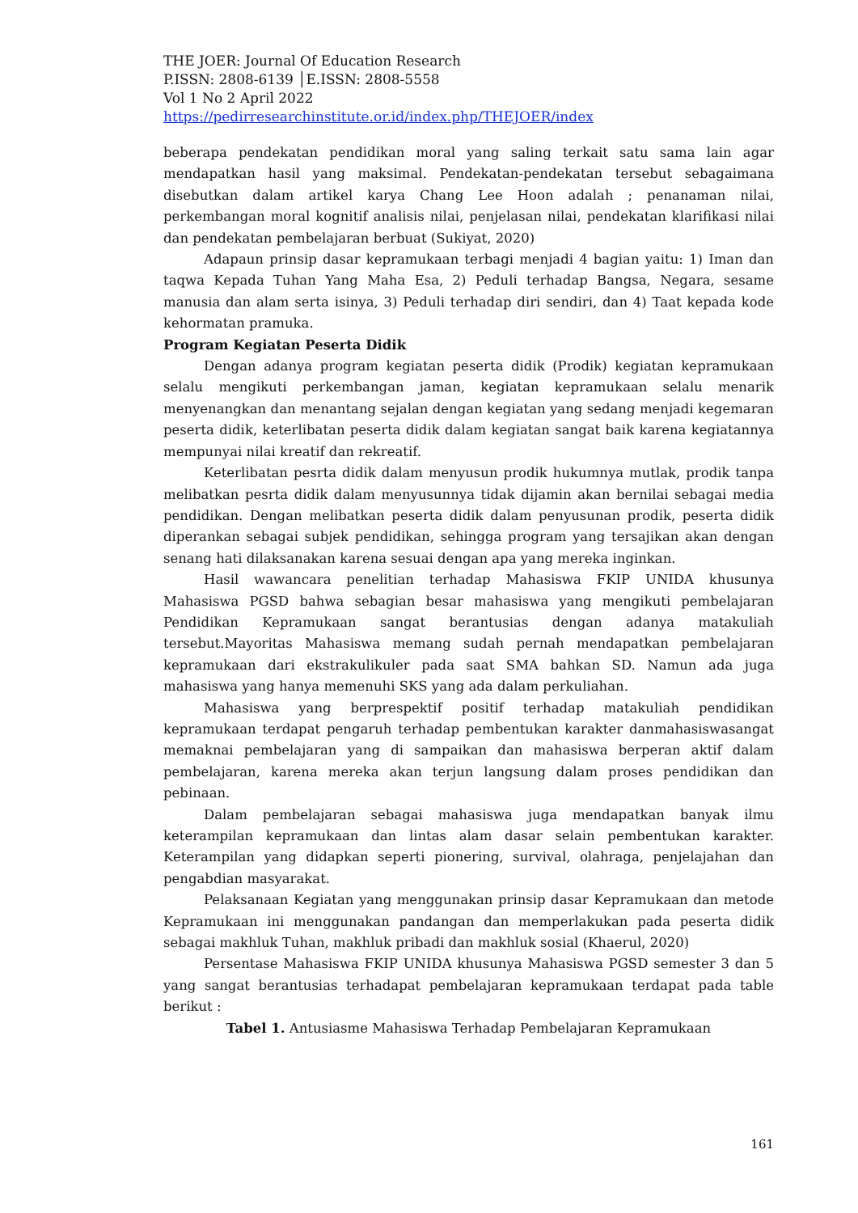THE JOER: Journal Of Education Research
P.ISSN: 2808-6139 │E.ISSN: 2808-5558
Vol 1 No 2 April 2022
https://pedirresearchinstitute.or.id/index.php/THEJOER/index
beberapa pendekatan pendidikan moral yang saling terkait satu sama lain agar mendapatkan hasil yang maksimal. Pendekatan-pendekatan tersebut sebagaimana disebutkan dalam artikel karya Chang Lee Hoon adalah ; penanaman nilai, perkembangan moral kognitif analisis nilai, penjelasan nilai, pendekatan klarifikasi nilai dan pendekatan pembelajaran berbuat (Sukiyat, 2020)
Adapaun prinsip dasar kepramukaan terbagi menjadi 4 bagian yaitu: 1) Iman dan taqwa Kepada Tuhan Yang Maha Esa, 2) Peduli terhadap Bangsa, Negara, sesame manusia dan alam serta isinya, 3) Peduli terhadap diri sendiri, dan 4) Taat kepada kode kehormatan pramuka.
Program Kegiatan Peserta Didik
Dengan adanya program kegiatan peserta didik (Prodik) kegiatan kepramukaan selalu mengikuti perkembangan jaman, kegiatan kepramukaan selalu menarik menyenangkan dan menantang sejalan dengan kegiatan yang sedang menjadi kegemaran peserta didik, keterlibatan peserta didik dalam kegiatan sangat baik karena kegiatannya mempunyai nilai kreatif dan rekreatif.
Keterlibatan pesrta didik dalam menyusun prodik hukumnya mutlak, prodik tanpa melibatkan pesrta didik dalam menyusunnya tidak dijamin akan bernilai sebagai media pendidikan. Dengan melibatkan peserta didik dalam penyusunan prodik, peserta didik diperankan sebagai subjek pendidikan, sehingga program yang tersajikan akan dengan senang hati dilaksanakan karena sesuai dengan apa yang mereka inginkan.
Hasil wawancara penelitian terhadap Mahasiswa FKIP UNIDA khusunya Mahasiswa PGSD bahwa sebagian besar mahasiswa yang mengikuti pembelajaran Pendidikan Kepramukaan sangat berantusias dengan adanya matakuliah tersebut.Mayoritas Mahasiswa memang sudah pernah mendapatkan pembelajaran kepramukaan dari ekstrakulikuler pada saat SMA bahkan SD. Namun ada juga mahasiswa yang hanya memenuhi SKS yang ada dalam perkuliahan.
Mahasiswa yang berprespektif positif terhadap matakuliah pendidikan kepramukaan terdapat pengaruh terhadap pembentukan karakter danmahasiswasangat memaknai pembelajaran yang di sampaikan dan mahasiswa berperan aktif dalam pembelajaran, karena mereka akan terjun langsung dalam proses pendidikan dan pebinaan.
Dalam pembelajaran sebagai mahasiswa juga mendapatkan banyak ilmu keterampilan kepramukaan dan lintas alam dasar selain pembentukan karakter. Keterampilan yang didapkan seperti pionering, survival, olahraga, penjelajahan dan pengabdian masyarakat.
Pelaksanaan Kegiatan yang menggunakan prinsip dasar Kepramukaan dan metode Kepramukaan ini menggunakan pandangan dan memperlakukan pada peserta didik sebagai makhluk Tuhan, makhluk pribadi dan makhluk sosial (Khaerul, 2020)
Persentase Mahasiswa FKIP UNIDA khusunya Mahasiswa PGSD semester 3 dan 5 yang sangat berantusias terhadapat pembelajaran kepramukaan terdapat pada table berikut :
Tabel 1. Antusiasme Mahasiswa Terhadap Pembelajaran Kepramukaan
161